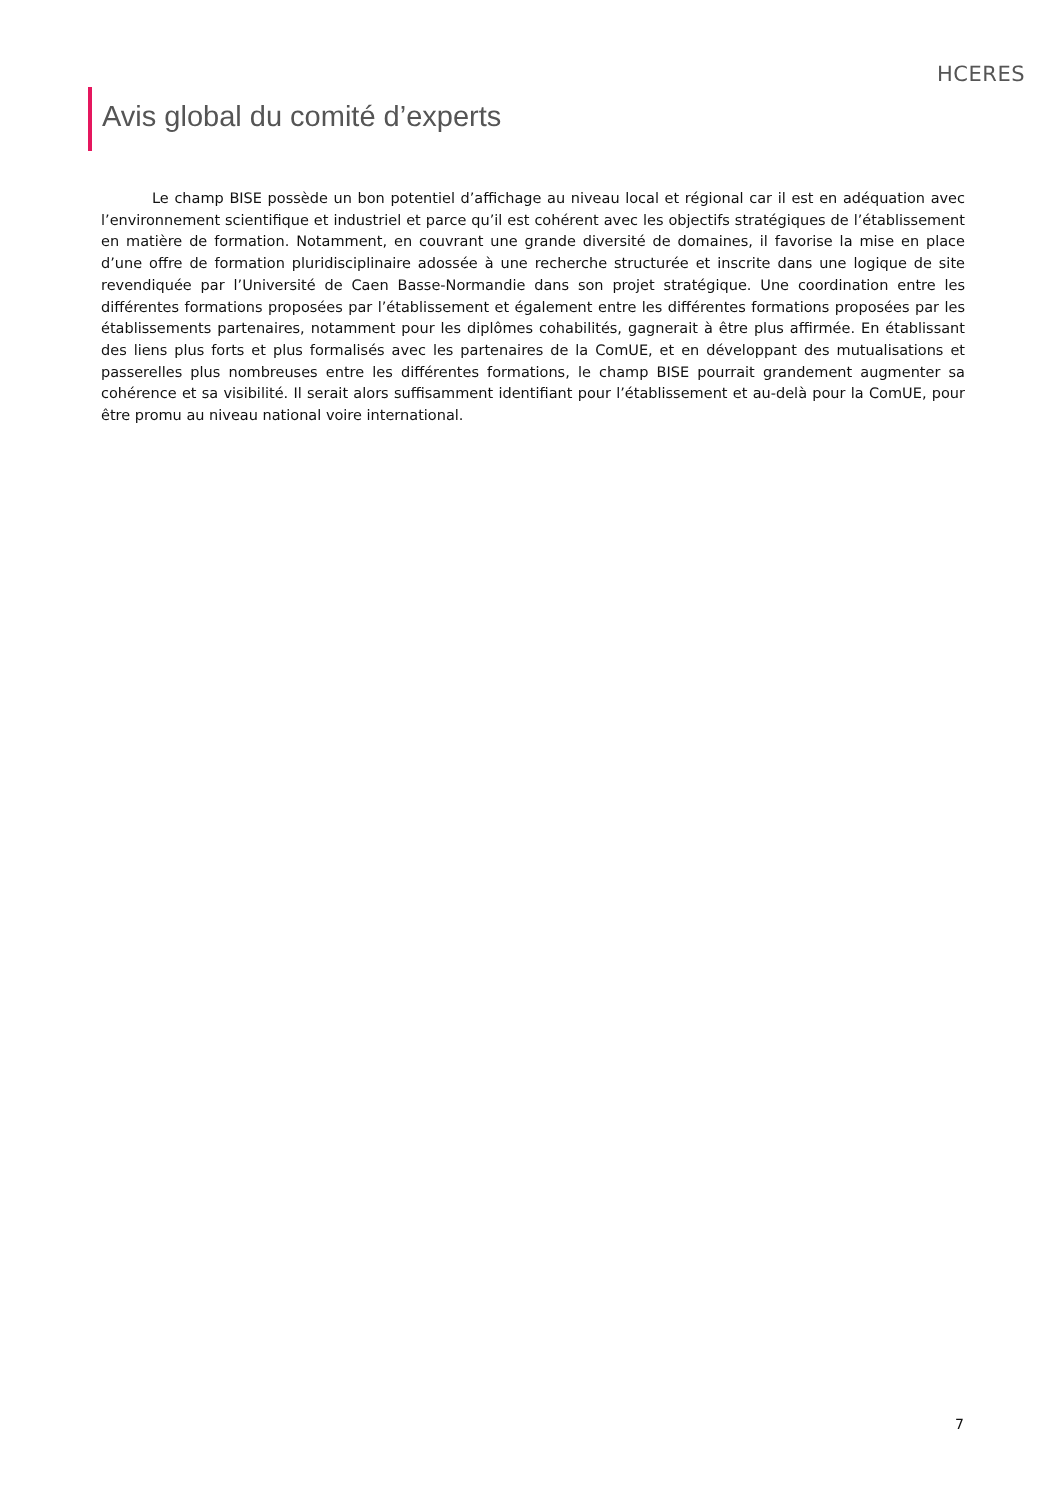HCERES
Avis global du comité d’experts
Le champ BISE possède un bon potentiel d’affichage au niveau local et régional car il est en adéquation avec l’environnement scientifique et industriel et parce qu’il est cohérent avec les objectifs stratégiques de l’établissement en matière de formation. Notamment, en couvrant une grande diversité de domaines, il favorise la mise en place d’une offre de formation pluridisciplinaire adossée à une recherche structurée et inscrite dans une logique de site revendiquée par l’Université de Caen Basse-Normandie dans son projet stratégique. Une coordination entre les différentes formations proposées par l’établissement et également entre les différentes formations proposées par les établissements partenaires, notamment pour les diplômes cohabilités, gagnerait à être plus affirmée. En établissant des liens plus forts et plus formalisés avec les partenaires de la ComUE, et en développant des mutualisations et passerelles plus nombreuses entre les différentes formations, le champ BISE pourrait grandement augmenter sa cohérence et sa visibilité. Il serait alors suffisamment identifiant pour l’établissement et au-delà pour la ComUE, pour être promu au niveau national voire international.
7